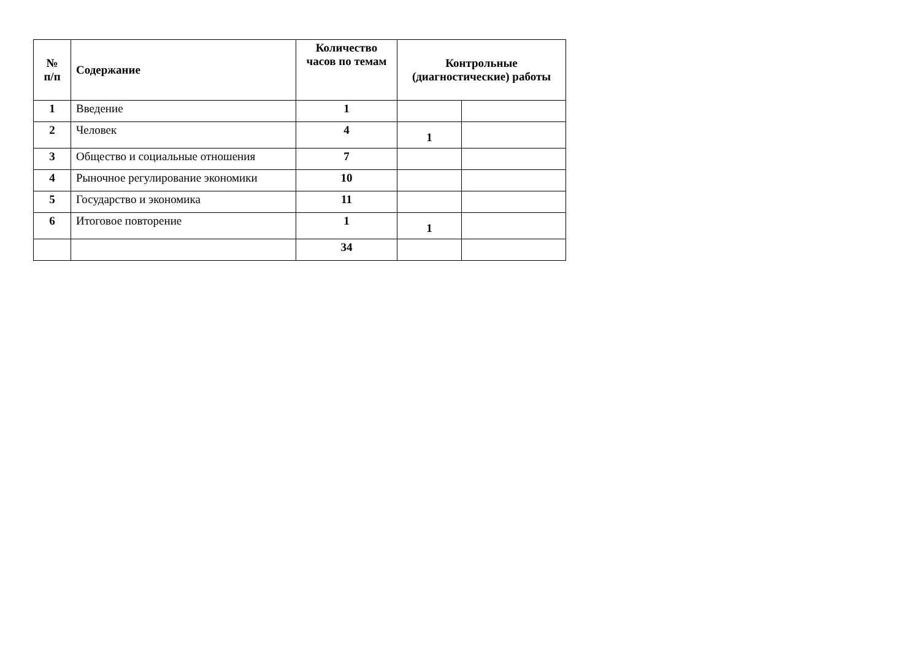| № п/п | Содержание | Количество часов по темам | Контрольные (диагностические) работы | |
| --- | --- | --- | --- | --- |
| 1 | Введение | 1 | | |
| 2 | Человек | 4 | 1 | |
| 3 | Общество и социальные отношения | 7 | | |
| 4 | Рыночное регулирование экономики | 10 | | |
| 5 | Государство и экономика | 11 | | |
| 6 | Итоговое повторение | 1 | 1 | |
| | | 34 | | |